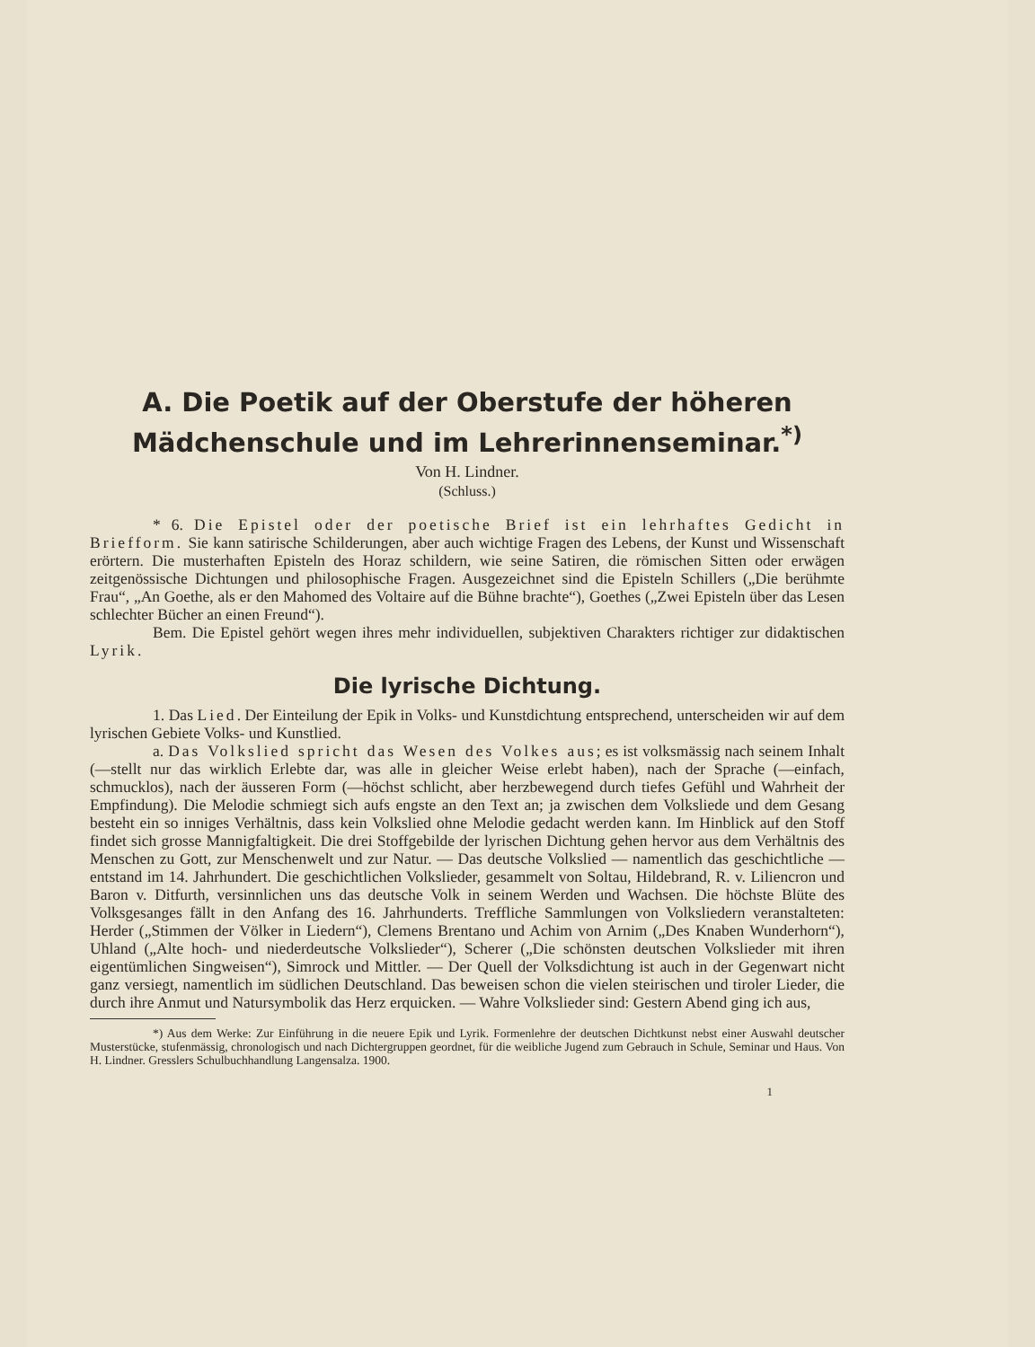A. Die Poetik auf der Oberstufe der höheren Mädchenschule und im Lehrerinnenseminar.<sup>*)</sup>
Von H. Lindner.
(Schluss.)
* 6. Die Epistel oder der poetische Brief ist ein lehrhaftes Gedicht in Briefform. Sie kann satirische Schilderungen, aber auch wichtige Fragen des Lebens, der Kunst und Wissenschaft erörtern. Die musterhaften Episteln des Horaz schildern, wie seine Satiren, die römischen Sitten oder erwägen zeitgenössische Dichtungen und philosophische Fragen. Ausgezeichnet sind die Episteln Schillers („Die berühmte Frau“, „An Goethe, als er den Mahomed des Voltaire auf die Bühne brachte“), Goethes („Zwei Episteln über das Lesen schlechter Bücher an einen Freund“).
Bem. Die Epistel gehört wegen ihres mehr individuellen, subjektiven Charakters richtiger zur didaktischen Lyrik.
Die lyrische Dichtung.
1. Das Lied. Der Einteilung der Epik in Volks- und Kunstdichtung entsprechend, unterscheiden wir auf dem lyrischen Gebiete Volks- und Kunstlied.
a. Das Volkslied spricht das Wesen des Volkes aus; es ist volksmässig nach seinem Inhalt (—stellt nur das wirklich Erlebte dar, was alle in gleicher Weise erlebt haben), nach der Sprache (—einfach, schmucklos), nach der äusseren Form (—höchst schlicht, aber herzbewegend durch tiefes Gefühl und Wahrheit der Empfindung). Die Melodie schmiegt sich aufs engste an den Text an; ja zwischen dem Volksliede und dem Gesang besteht ein so inniges Verhältnis, dass kein Volkslied ohne Melodie gedacht werden kann. Im Hinblick auf den Stoff findet sich grosse Mannigfaltigkeit. Die drei Stoffgebilde der lyrischen Dichtung gehen hervor aus dem Verhältnis des Menschen zu Gott, zur Menschenwelt und zur Natur. — Das deutsche Volkslied — namentlich das geschichtliche — entstand im 14. Jahrhundert. Die geschichtlichen Volkslieder, gesammelt von Soltau, Hildebrand, R. v. Liliencron und Baron v. Ditfurth, versinnlichen uns das deutsche Volk in seinem Werden und Wachsen. Die höchste Blüte des Volksgesanges fällt in den Anfang des 16. Jahrhunderts. Treffliche Sammlungen von Volksliedern veranstalteten: Herder („Stimmen der Völker in Liedern“), Clemens Brentano und Achim von Arnim („Des Knaben Wunderhorn“), Uhland („Alte hoch- und niederdeutsche Volkslieder“), Scherer („Die schönsten deutschen Volkslieder mit ihren eigentümlichen Singweisen“), Simrock und Mittler. — Der Quell der Volksdichtung ist auch in der Gegenwart nicht ganz versiegt, namentlich im südlichen Deutschland. Das beweisen schon die vielen steirischen und tiroler Lieder, die durch ihre Anmut und Natursymbolik das Herz erquicken. — Wahre Volkslieder sind: Gestern Abend ging ich aus,
*) Aus dem Werke: Zur Einführung in die neuere Epik und Lyrik. Formenlehre der deutschen Dichtkunst nebst einer Auswahl deutscher Musterstücke, stufenmässig, chronologisch und nach Dichtergruppen geordnet, für die weibliche Jugend zum Gebrauch in Schule, Seminar und Haus. Von H. Lindner. Gresslers Schulbuchhandlung Langensalza. 1900.
1